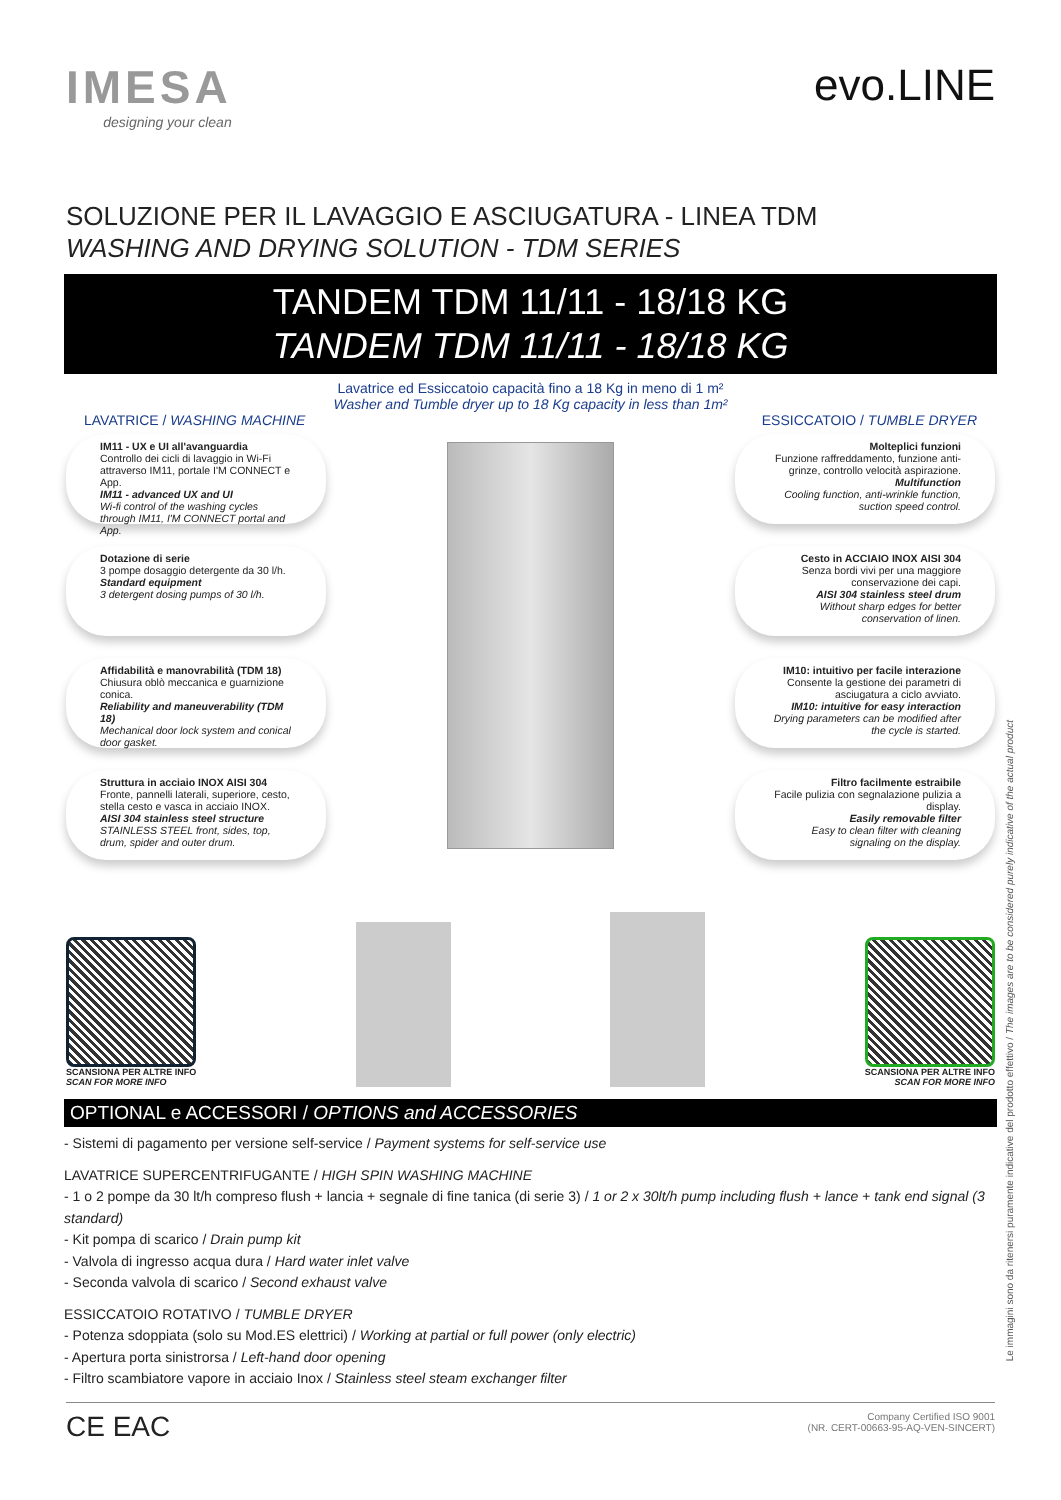IMESA
designing your clean
evo.LINE
SOLUZIONE PER IL LAVAGGIO E ASCIUGATURA - LINEA TDM
WASHING AND DRYING SOLUTION - TDM SERIES
TANDEM TDM 11/11 - 18/18 KG
TANDEM TDM 11/11 - 18/18 KG
Lavatrice ed Essiccatoio capacità fino a 18 Kg in meno di 1 m²
Washer and Tumble dryer up to 18 Kg capacity in less than 1m²
LAVATRICE / WASHING MACHINE
IM11 - UX e UI all'avanguardia
Controllo dei cicli di lavaggio in Wi-Fi attraverso IM11, portale I'M CONNECT e App.
IM11 - advanced UX and UI
Wi-fi control of the washing cycles through IM11, I'M CONNECT portal and App.
Dotazione di serie
3 pompe dosaggio detergente da 30 l/h.
Standard equipment
3 detergent dosing pumps of 30 l/h.
Affidabilità e manovrabilità (TDM 18)
Chiusura oblò meccanica e guarnizione conica.
Reliability and maneuverability (TDM 18)
Mechanical door lock system and conical door gasket.
Struttura in acciaio INOX AISI 304
Fronte, pannelli laterali, superiore, cesto, stella cesto e vasca in acciaio INOX.
AISI 304 stainless steel structure
STAINLESS STEEL front, sides, top, drum, spider and outer drum.
ESSICCATOIO / TUMBLE DRYER
Molteplici funzioni
Funzione raffreddamento, funzione anti-grinze, controllo velocità aspirazione.
Multifunction
Cooling function, anti-wrinkle function, suction speed control.
Cesto in ACCIAIO INOX AISI 304
Senza bordi vivi per una maggiore conservazione dei capi.
AISI 304 stainless steel drum
Without sharp edges for better conservation of linen.
IM10: intuitivo per facile interazione
Consente la gestione dei parametri di asciugatura a ciclo avviato.
IM10: intuitive for easy interaction
Drying parameters can be modified after the cycle is started.
Filtro facilmente estraibile
Facile pulizia con segnalazione pulizia a display.
Easily removable filter
Easy to clean filter with cleaning signaling on the display.
SCANSIONA PER ALTRE INFO
SCAN FOR MORE INFO
SCANSIONA PER ALTRE INFO
SCAN FOR MORE INFO
OPTIONAL e ACCESSORI / OPTIONS and ACCESSORIES
- Sistemi di pagamento per versione self-service / Payment systems for self-service use
LAVATRICE SUPERCENTRIFUGANTE / HIGH SPIN WASHING MACHINE
- 1 o 2 pompe da 30 lt/h compreso flush + lancia + segnale di fine tanica (di serie 3) / 1 or 2 x 30lt/h pump including flush + lance + tank end signal (3 standard)
- Kit pompa di scarico / Drain pump kit
- Valvola di ingresso acqua dura / Hard water inlet valve
- Seconda valvola di scarico / Second exhaust valve
ESSICCATOIO ROTATIVO / TUMBLE DRYER
- Potenza sdoppiata (solo su Mod.ES elettrici) / Working at partial or full power (only electric)
- Apertura porta sinistrorsa / Left-hand door opening
- Filtro scambiatore vapore in acciaio Inox / Stainless steel steam exchanger filter
CE EAC
Company Certified ISO 9001
(NR. CERT-00663-95-AQ-VEN-SINCERT)
Le immagini sono da ritenersi puramente indicative del prodotto effettivo / The images are to be considered purely indicative of the actual product